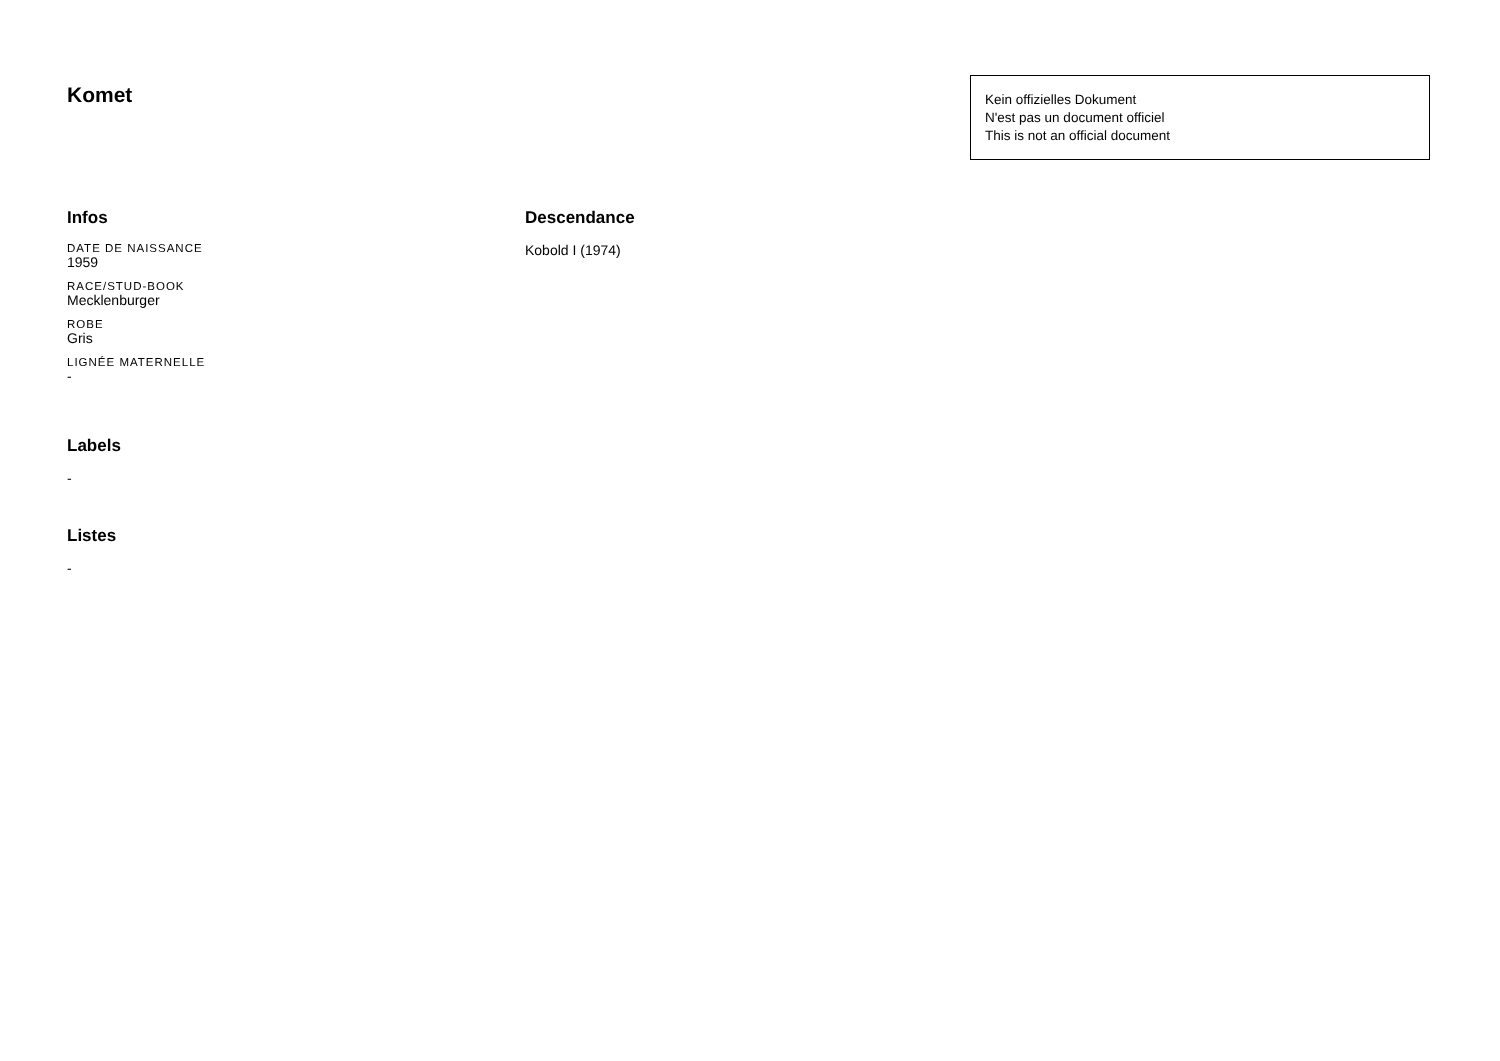Komet
Kein offizielles Dokument
N'est pas un document officiel
This is not an official document
Infos
DATE DE NAISSANCE
1959
RACE/STUD-BOOK
Mecklenburger
ROBE
Gris
LIGNÉE MATERNELLE
-
Labels
-
Listes
-
Descendance
Kobold I (1974)